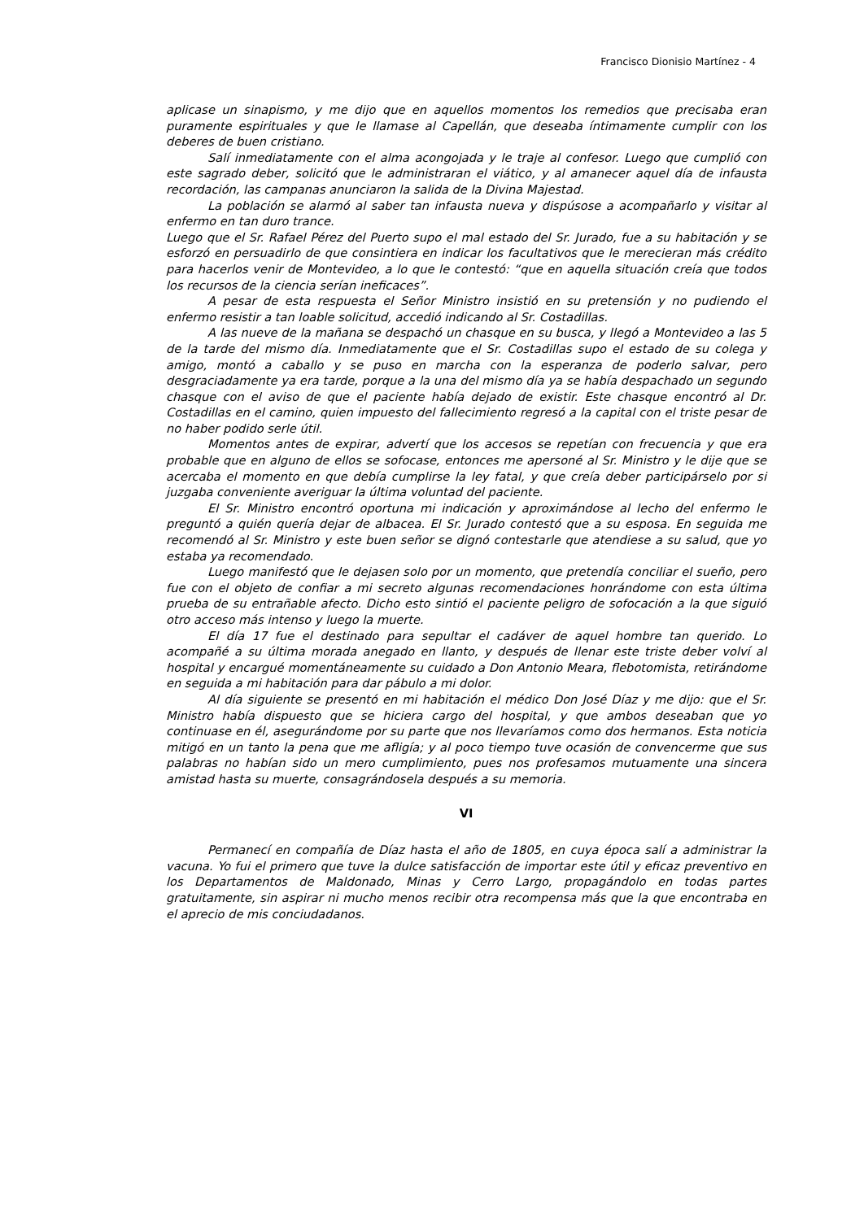Francisco Dionisio Martínez - 4
aplicase un sinapismo, y me dijo que en aquellos momentos los remedios que precisaba eran puramente espirituales y que le llamase al Capellán, que deseaba íntimamente cumplir con los deberes de buen cristiano.
Salí inmediatamente con el alma acongojada y le traje al confesor. Luego que cumplió con este sagrado deber, solicitó que le administraran el viático, y al amanecer aquel día de infausta recordación, las campanas anunciaron la salida de la Divina Majestad.
La población se alarmó al saber tan infausta nueva y dispúsose a acompañarlo y visitar al enfermo en tan duro trance.
Luego que el Sr. Rafael Pérez del Puerto supo el mal estado del Sr. Jurado, fue a su habitación y se esforzó en persuadirlo de que consintiera en indicar los facultativos que le merecieran más crédito para hacerlos venir de Montevideo, a lo que le contestó: “que en aquella situación creía que todos los recursos de la ciencia serían ineficaces”.
A pesar de esta respuesta el Señor Ministro insistió en su pretensión y no pudiendo el enfermo resistir a tan loable solicitud, accedió indicando al Sr. Costadillas.
A las nueve de la mañana se despachó un chasque en su busca, y llegó a Montevideo a las 5 de la tarde del mismo día. Inmediatamente que el Sr. Costadillas supo el estado de su colega y amigo, montó a caballo y se puso en marcha con la esperanza de poderlo salvar, pero desgraciadamente ya era tarde, porque a la una del mismo día ya se había despachado un segundo chasque con el aviso de que el paciente había dejado de existir. Este chasque encontró al Dr. Costadillas en el camino, quien impuesto del fallecimiento regresó a la capital con el triste pesar de no haber podido serle útil.
Momentos antes de expirar, advertí que los accesos se repetían con frecuencia y que era probable que en alguno de ellos se sofocase, entonces me apersoné al Sr. Ministro y le dije que se acercaba el momento en que debía cumplirse la ley fatal, y que creía deber participárselo por si juzgaba conveniente averiguar la última voluntad del paciente.
El Sr. Ministro encontró oportuna mi indicación y aproximándose al lecho del enfermo le preguntó a quién quería dejar de albacea. El Sr. Jurado contestó que a su esposa. En seguida me recomendó al Sr. Ministro y este buen señor se dignó contestarle que atendiese a su salud, que yo estaba ya recomendado.
Luego manifestó que le dejasen solo por un momento, que pretendía conciliar el sueño, pero fue con el objeto de confiar a mi secreto algunas recomendaciones honrándome con esta última prueba de su entrañable afecto. Dicho esto sintió el paciente peligro de sofocación a la que siguió otro acceso más intenso y luego la muerte.
El día 17 fue el destinado para sepultar el cadáver de aquel hombre tan querido. Lo acompañé a su última morada anegado en llanto, y después de llenar este triste deber volví al hospital y encargué momentáneamente su cuidado a Don Antonio Meara, flebotomista, retirándome en seguida a mi habitación para dar pábulo a mi dolor.
Al día siguiente se presentó en mi habitación el médico Don José Díaz y me dijo: que el Sr. Ministro había dispuesto que se hiciera cargo del hospital, y que ambos deseaban que yo continuase en él, asegurándome por su parte que nos llevaríamos como dos hermanos. Esta noticia mitigó en un tanto la pena que me afligía; y al poco tiempo tuve ocasión de convencerme que sus palabras no habían sido un mero cumplimiento, pues nos profesamos mutuamente una sincera amistad hasta su muerte, consagrándosela después a su memoria.
VI
Permanecí en compañía de Díaz hasta el año de 1805, en cuya época salí a administrar la vacuna. Yo fui el primero que tuve la dulce satisfacción de importar este útil y eficaz preventivo en los Departamentos de Maldonado, Minas y Cerro Largo, propagándolo en todas partes gratuitamente, sin aspirar ni mucho menos recibir otra recompensa más que la que encontraba en el aprecio de mis conciudadanos.